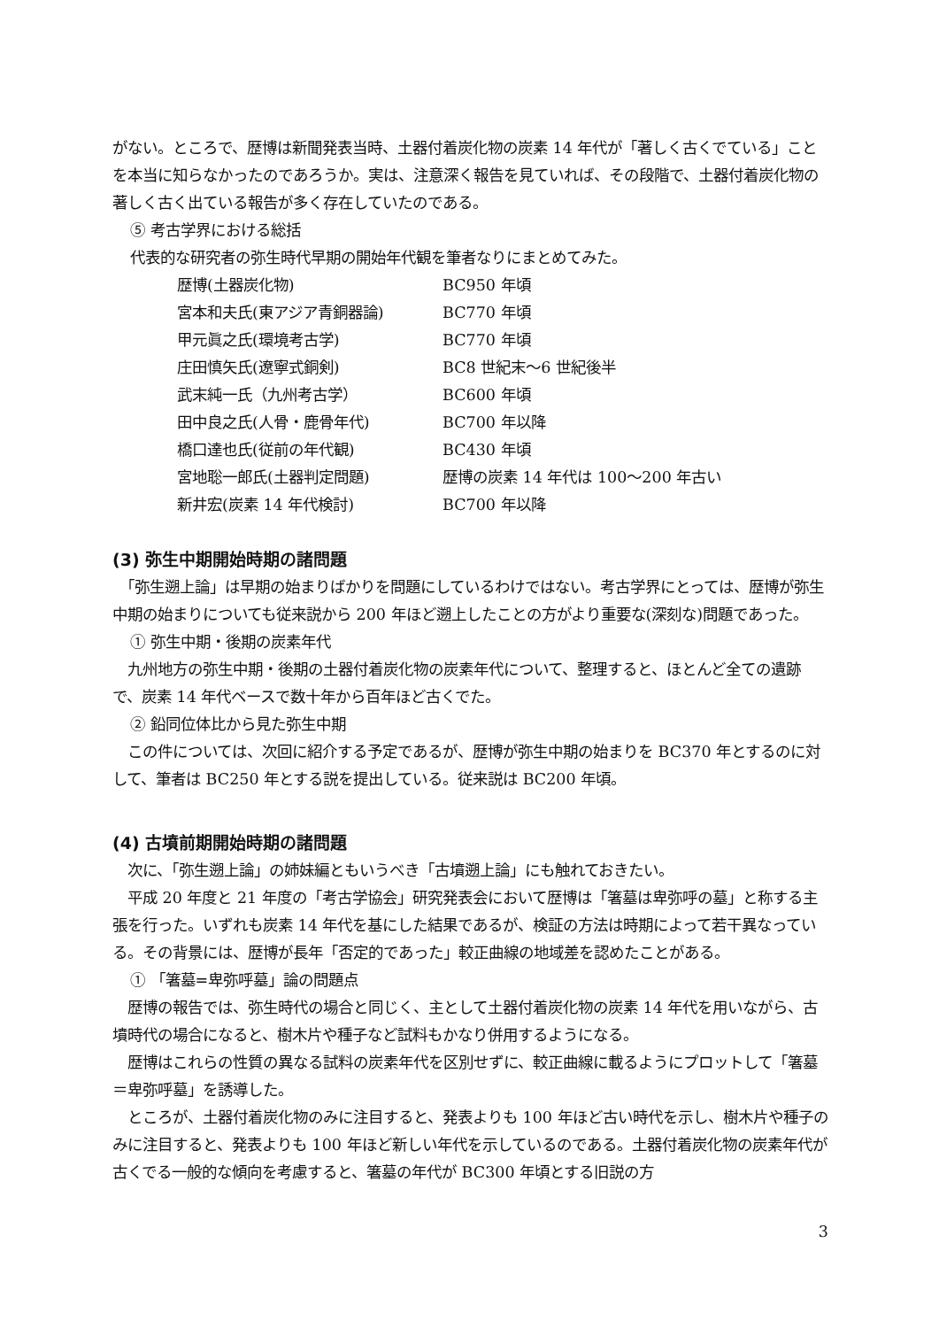がない。ところで、歴博は新聞発表当時、土器付着炭化物の炭素 14 年代が「著しく古くでている」ことを本当に知らなかったのであろうか。実は、注意深く報告を見ていれば、その段階で、土器付着炭化物の著しく古く出ている報告が多く存在していたのである。
⑤ 考古学界における総括
代表的な研究者の弥生時代早期の開始年代観を筆者なりにまとめてみた。
| 歴博(土器炭化物) | BC950 年頃 |
| 宮本和夫氏(東アジア青銅器論) | BC770 年頃 |
| 甲元眞之氏(環境考古学) | BC770 年頃 |
| 庄田慎矢氏(遼寧式銅剣) | BC8 世紀末～6 世紀後半 |
| 武末純一氏（九州考古学） | BC600 年頃 |
| 田中良之氏(人骨・鹿骨年代) | BC700 年以降 |
| 橋口達也氏(従前の年代観) | BC430 年頃 |
| 宮地聡一郎氏(土器判定問題) | 歴博の炭素 14 年代は 100～200 年古い |
| 新井宏(炭素 14 年代検討) | BC700 年以降 |
(3) 弥生中期開始時期の諸問題
　「弥生遡上論」は早期の始まりばかりを問題にしているわけではない。考古学界にとっては、歴博が弥生中期の始まりについても従来説から 200 年ほど遡上したことの方がより重要な(深刻な)問題であった。
① 弥生中期・後期の炭素年代
　九州地方の弥生中期・後期の土器付着炭化物の炭素年代について、整理すると、ほとんど全ての遺跡で、炭素 14 年代ベースで数十年から百年ほど古くでた。
② 鉛同位体比から見た弥生中期
　この件については、次回に紹介する予定であるが、歴博が弥生中期の始まりを BC370 年とするのに対して、筆者は BC250 年とする説を提出している。従来説は BC200 年頃。
(4) 古墳前期開始時期の諸問題
　次に、「弥生遡上論」の姉妹編ともいうべき「古墳遡上論」にも触れておきたい。
　平成 20 年度と 21 年度の「考古学協会」研究発表会において歴博は「箸墓は卑弥呼の墓」と称する主張を行った。いずれも炭素 14 年代を基にした結果であるが、検証の方法は時期によって若干異なっている。その背景には、歴博が長年「否定的であった」較正曲線の地域差を認めたことがある。
① 「箸墓=卑弥呼墓」論の問題点
　歴博の報告では、弥生時代の場合と同じく、主として土器付着炭化物の炭素 14 年代を用いながら、古墳時代の場合になると、樹木片や種子など試料もかなり併用するようになる。
　歴博はこれらの性質の異なる試料の炭素年代を区別せずに、較正曲線に載るようにプロットして「箸墓＝卑弥呼墓」を誘導した。
　ところが、土器付着炭化物のみに注目すると、発表よりも 100 年ほど古い時代を示し、樹木片や種子のみに注目すると、発表よりも 100 年ほど新しい年代を示しているのである。土器付着炭化物の炭素年代が古くでる一般的な傾向を考慮すると、箸墓の年代が BC300 年頃とする旧説の方
3